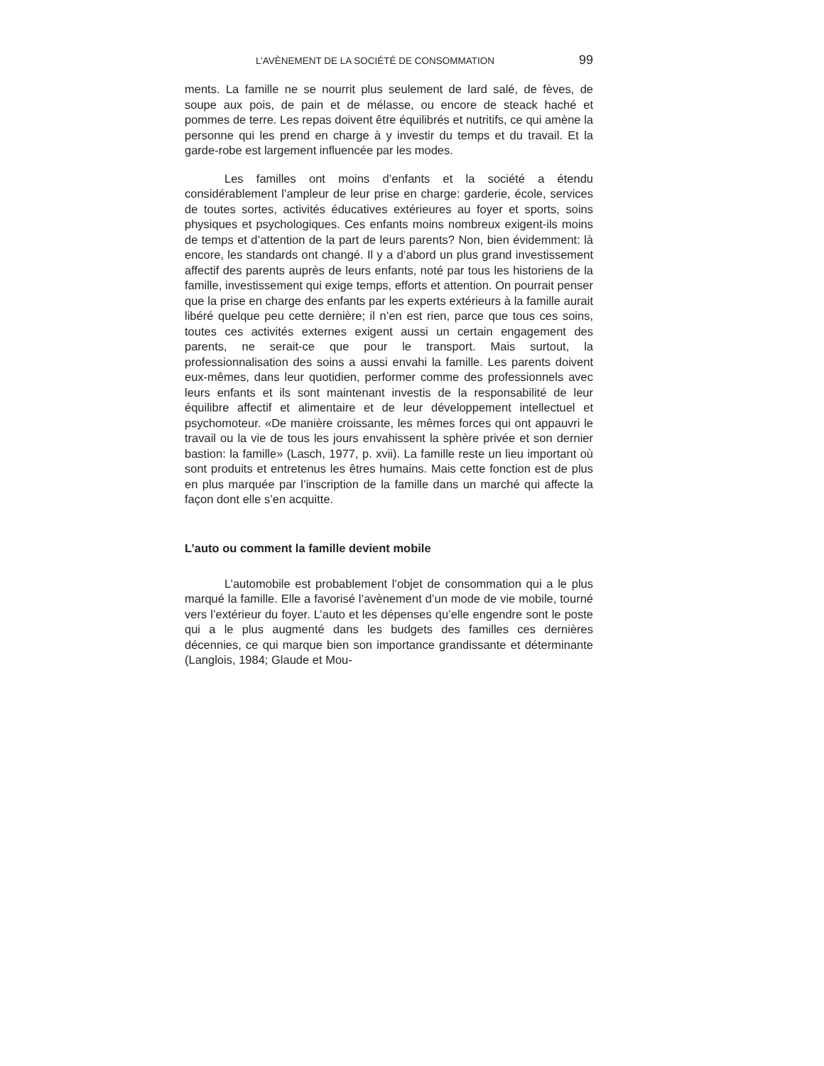L’AVÈNEMENT DE LA SOCIÉTÉ DE CONSOMMATION 99
ments. La famille ne se nourrit plus seulement de lard salé, de fèves, de soupe aux pois, de pain et de mélasse, ou encore de steack haché et pommes de terre. Les repas doivent être équilibrés et nutritifs, ce qui amène la personne qui les prend en charge à y investir du temps et du travail. Et la garde-robe est largement influencée par les modes.
Les familles ont moins d’enfants et la société a étendu considérablement l’ampleur de leur prise en charge: garderie, école, services de toutes sortes, activités éducatives extérieures au foyer et sports, soins physiques et psychologiques. Ces enfants moins nombreux exigent-ils moins de temps et d’attention de la part de leurs parents? Non, bien évidemment: là encore, les standards ont changé. Il y a d’abord un plus grand investissement affectif des parents auprès de leurs enfants, noté par tous les historiens de la famille, investissement qui exige temps, efforts et attention. On pourrait penser que la prise en charge des enfants par les experts extérieurs à la famille aurait libéré quelque peu cette dernière; il n’en est rien, parce que tous ces soins, toutes ces activités externes exigent aussi un certain engagement des parents, ne serait-ce que pour le transport. Mais surtout, la professionnalisation des soins a aussi envahi la famille. Les parents doivent eux-mêmes, dans leur quotidien, performer comme des professionnels avec leurs enfants et ils sont maintenant investis de la responsabilité de leur équilibre affectif et alimentaire et de leur développement intellectuel et psychomoteur. «De manière croissante, les mêmes forces qui ont appauvri le travail ou la vie de tous les jours envahissent la sphère privée et son dernier bastion: la famille» (Lasch, 1977, p. xvii). La famille reste un lieu important où sont produits et entretenus les êtres humains. Mais cette fonction est de plus en plus marquée par l’inscription de la famille dans un marché qui affecte la façon dont elle s’en acquitte.
L’auto ou comment la famille devient mobile
L’automobile est probablement l’objet de consommation qui a le plus marqué la famille. Elle a favorisé l’avènement d’un mode de vie mobile, tourné vers l’extérieur du foyer. L’auto et les dépenses qu’elle engendre sont le poste qui a le plus augmenté dans les budgets des familles ces dernières décennies, ce qui marque bien son importance grandissante et déterminante (Langlois, 1984; Glaude et Mou-